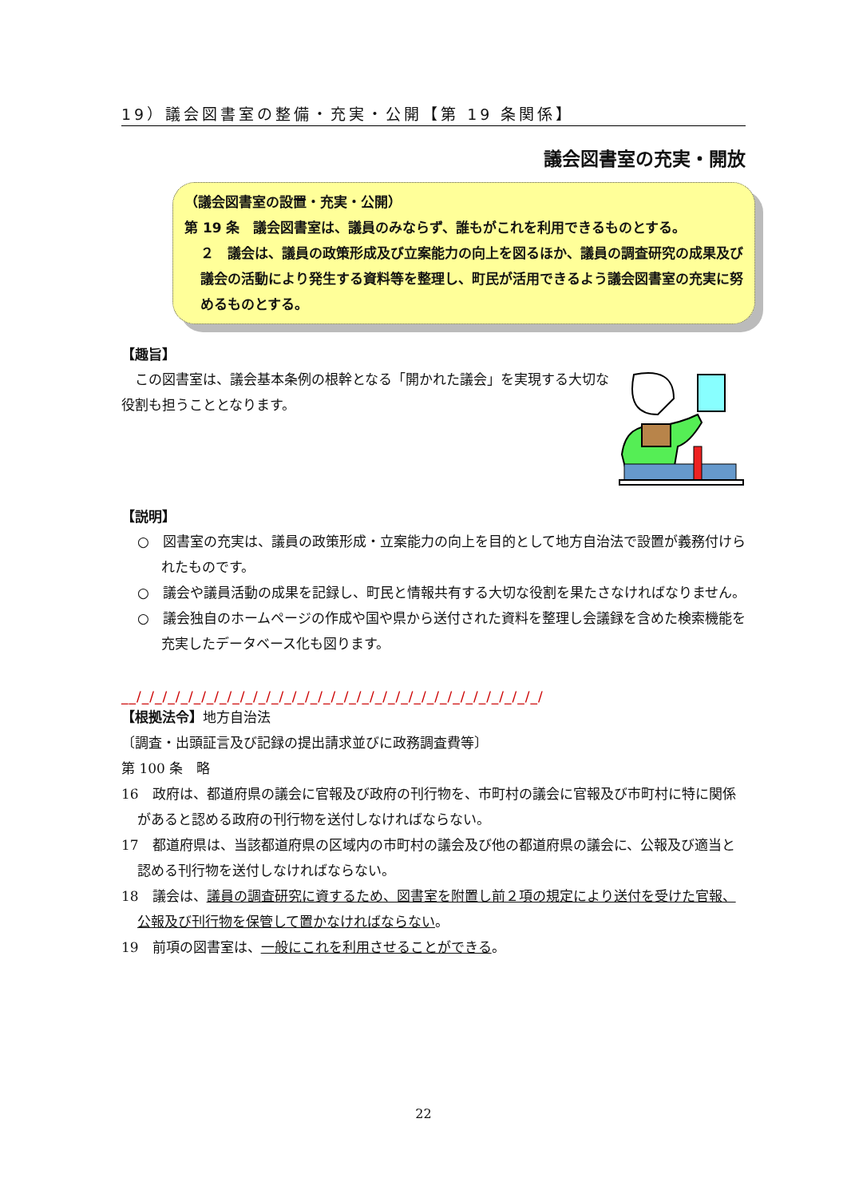19）議会図書室の整備・充実・公開【第 19 条関係】
議会図書室の充実・開放
（議会図書室の設置・充実・公開）
第 19 条　議会図書室は、議員のみならず、誰もがこれを利用できるものとする。
２　議会は、議員の政策形成及び立案能力の向上を図るほか、議員の調査研究の成果及び議会の活動により発生する資料等を整理し、町民が活用できるよう議会図書室の充実に努めるものとする。
【趣旨】
　この図書室は、議会基本条例の根幹となる「開かれた議会」を実現する大切な役割も担うこととなります。
【説明】
○　図書室の充実は、議員の政策形成・立案能力の向上を目的として地方自治法で設置が義務付けられたものです。
○　議会や議員活動の成果を記録し、町民と情報共有する大切な役割を果たさなければなりません。
○　議会独自のホームページの作成や国や県から送付された資料を整理し会議録を含めた検索機能を充実したデータベース化も図ります。
__/_/_/_/_/_/_/_/_/_/_/_/_/_/_/_/_/_/_/_/_/_/_/_/_/_/_/_/_/_/_/_/
【根拠法令】地方自治法
〔調査・出頭証言及び記録の提出請求並びに政務調査費等〕
第 100 条　略
16　政府は、都道府県の議会に官報及び政府の刊行物を、市町村の議会に官報及び市町村に特に関係があると認める政府の刊行物を送付しなければならない。
17　都道府県は、当該都道府県の区域内の市町村の議会及び他の都道府県の議会に、公報及び適当と認める刊行物を送付しなければならない。
18　議会は、議員の調査研究に資するため、図書室を附置し前２項の規定により送付を受けた官報、公報及び刊行物を保管して置かなければならない。
19　前項の図書室は、一般にこれを利用させることができる。
22